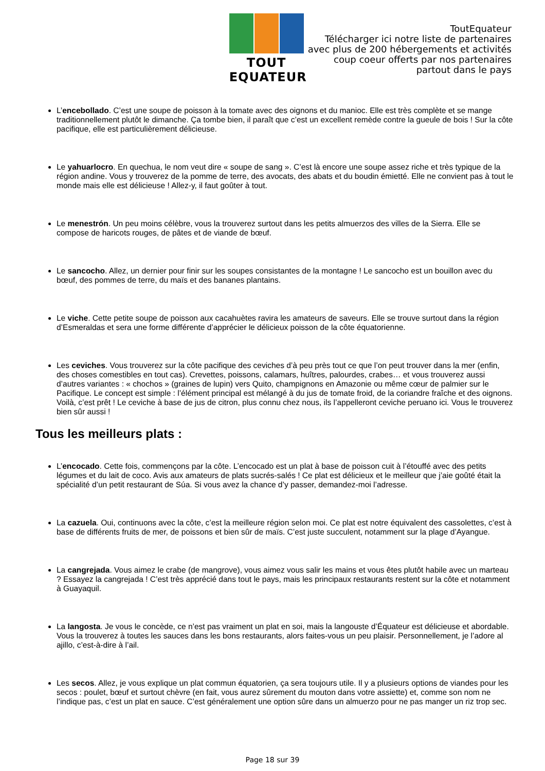TOUT EQUATEUR
ToutEquateur
Télécharger ici notre liste de partenaires
avec plus de 200 hébergements et activités
coup coeur offerts par nos partenaires
partout dans le pays
L’encebollado. C’est une soupe de poisson à la tomate avec des oignons et du manioc. Elle est très complète et se mange traditionnellement plutôt le dimanche. Ça tombe bien, il paraît que c’est un excellent remède contre la gueule de bois ! Sur la côte pacifique, elle est particulièrement délicieuse.
Le yahuarlocro. En quechua, le nom veut dire « soupe de sang ». C’est là encore une soupe assez riche et très typique de la région andine. Vous y trouverez de la pomme de terre, des avocats, des abats et du boudin émietté. Elle ne convient pas à tout le monde mais elle est délicieuse ! Allez-y, il faut goûter à tout.
Le menestrón. Un peu moins célèbre, vous la trouverez surtout dans les petits almuerzos des villes de la Sierra. Elle se compose de haricots rouges, de pâtes et de viande de bœuf.
Le sancocho. Allez, un dernier pour finir sur les soupes consistantes de la montagne ! Le sancocho est un bouillon avec du bœuf, des pommes de terre, du maïs et des bananes plantains.
Le viche. Cette petite soupe de poisson aux cacahuètes ravira les amateurs de saveurs. Elle se trouve surtout dans la région d’Esmeraldas et sera une forme différente d’apprécier le délicieux poisson de la côte équatorienne.
Les ceviches. Vous trouverez sur la côte pacifique des ceviches d’à peu près tout ce que l’on peut trouver dans la mer (enfin, des choses comestibles en tout cas). Crevettes, poissons, calamars, huîtres, palourdes, crabes… et vous trouverez aussi d’autres variantes : « chochos » (graines de lupin) vers Quito, champignons en Amazonie ou même cœur de palmier sur le Pacifique. Le concept est simple : l’élément principal est mélangé à du jus de tomate froid, de la coriandre fraîche et des oignons. Voilà, c’est prêt ! Le ceviche à base de jus de citron, plus connu chez nous, ils l’appelleront ceviche peruano ici. Vous le trouverez bien sûr aussi !
Tous les meilleurs plats :
L’encocado. Cette fois, commençons par la côte. L’encocado est un plat à base de poisson cuit à l’étouffé avec des petits légumes et du lait de coco. Avis aux amateurs de plats sucrés-salés ! Ce plat est délicieux et le meilleur que j’aie goûté était la spécialité d’un petit restaurant de Súa. Si vous avez la chance d’y passer, demandez-moi l’adresse.
La cazuela. Oui, continuons avec la côte, c’est la meilleure région selon moi. Ce plat est notre équivalent des cassolettes, c’est à base de différents fruits de mer, de poissons et bien sûr de maïs. C’est juste succulent, notamment sur la plage d’Ayangue.
La cangrejada. Vous aimez le crabe (de mangrove), vous aimez vous salir les mains et vous êtes plutôt habile avec un marteau ? Essayez la cangrejada ! C’est très apprécié dans tout le pays, mais les principaux restaurants restent sur la côte et notamment à Guayaquil.
La langosta. Je vous le concède, ce n’est pas vraiment un plat en soi, mais la langouste d’Équateur est délicieuse et abordable. Vous la trouverez à toutes les sauces dans les bons restaurants, alors faites-vous un peu plaisir. Personnellement, je l’adore al ajillo, c’est-à-dire à l’ail.
Les secos. Allez, je vous explique un plat commun équatorien, ça sera toujours utile. Il y a plusieurs options de viandes pour les secos : poulet, bœuf et surtout chèvre (en fait, vous aurez sûrement du mouton dans votre assiette) et, comme son nom ne l’indique pas, c’est un plat en sauce. C’est généralement une option sûre dans un almuerzo pour ne pas manger un riz trop sec.
Page 18 sur 39